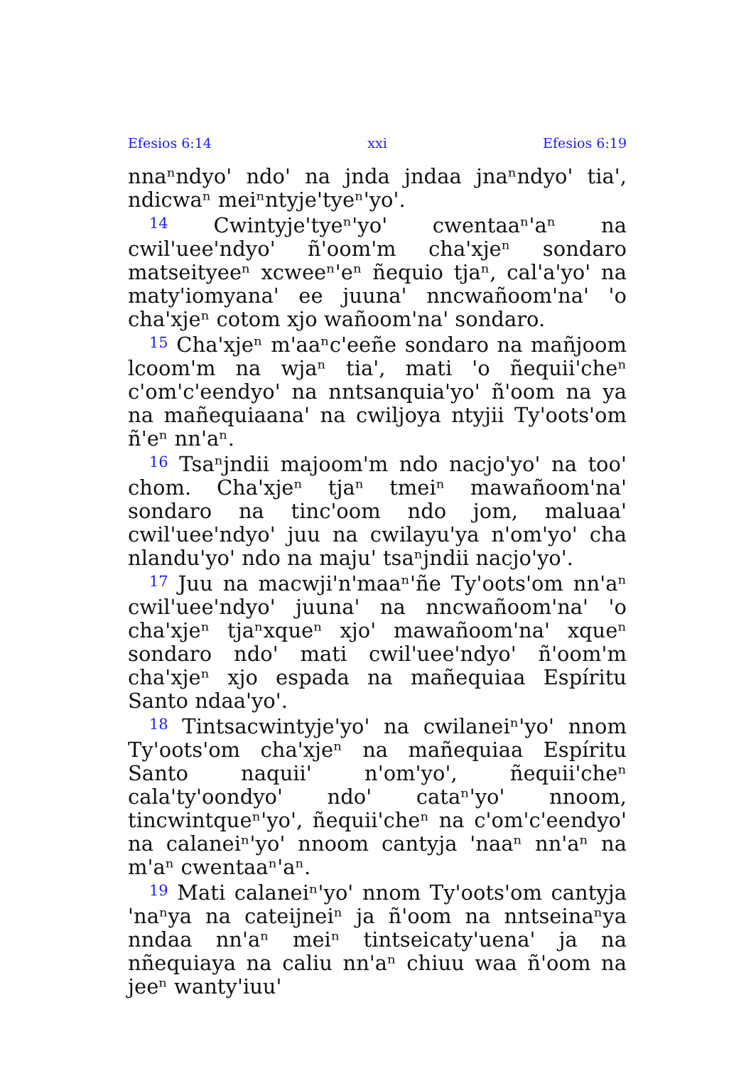Efesios 6:14 xxi Efesios 6:19
nnaⁿndyoꞌ ndoꞌ na jnda jndaa jnaⁿndyoꞌ tiaꞌ, ndicwaⁿ meiⁿntyjeꞌtyeⁿꞌyoꞌ.
<sup>14</sup> Cwintyjeꞌtyeⁿꞌyoꞌ cwentaaⁿꞌaⁿ na cwilꞌueeꞌndyoꞌ ñꞌoomꞌm chaꞌxjeⁿ sondaro matseityeeⁿ xcweeⁿꞌeⁿ ñequio tjaⁿ, calꞌaꞌyoꞌ na matyꞌiomyanaꞌ ee juunaꞌ nncwañoomꞌnaꞌ ꞌo chaꞌxjeⁿ cotom xjo wañoomꞌnaꞌ sondaro.
<sup>15</sup> Chaꞌxjeⁿ mꞌaaⁿcꞌeeñe sondaro na mañjoom lcoomꞌm na wjaⁿ tiaꞌ, mati ꞌo ñequiiꞌcheⁿ cꞌomꞌcꞌeendyoꞌ na nntsanquiaꞌyoꞌ ñꞌoom na ya na mañequiaanaꞌ na cwiljoya ntyjii Tyꞌootsꞌom ñꞌeⁿ nnꞌaⁿ.
<sup>16</sup> Tsaⁿjndii majoomꞌm ndo nacjoꞌyoꞌ na tooꞌ chom. Chaꞌxjeⁿ tjaⁿ tmeiⁿ mawañoomꞌnaꞌ sondaro na tincꞌoom ndo jom, maluaaꞌ cwilꞌueeꞌndyoꞌ juu na cwilayuꞌya nꞌomꞌyoꞌ cha nlanduꞌyoꞌ ndo na majuꞌ tsaⁿjndii nacjoꞌyoꞌ.
<sup>17</sup> Juu na macwjiꞌnꞌmaaⁿꞌñe Tyꞌootsꞌom nnꞌaⁿ cwilꞌueeꞌndyoꞌ juunaꞌ na nncwañoomꞌnaꞌ ꞌo chaꞌxjeⁿ tjaⁿxqueⁿ xjoꞌ mawañoomꞌnaꞌ xqueⁿ sondaro ndoꞌ mati cwilꞌueeꞌndyoꞌ ñꞌoomꞌm chaꞌxjeⁿ xjo espada na mañequiaa Espíritu Santo ndaaꞌyoꞌ.
<sup>18</sup> Tintsacwintyjeꞌyoꞌ na cwilaneiⁿꞌyoꞌ nnom Tyꞌootsꞌom chaꞌxjeⁿ na mañequiaa Espíritu Santo naquiiꞌ nꞌomꞌyoꞌ, ñequiiꞌcheⁿ calaꞌtyꞌoondyoꞌ ndoꞌ cataⁿꞌyoꞌ nnoom, tincwintqueⁿꞌyoꞌ, ñequiiꞌcheⁿ na cꞌomꞌcꞌeendyoꞌ na calaneiⁿꞌyoꞌ nnoom cantyja ꞌnaaⁿ nnꞌaⁿ na mꞌaⁿ cwentaaⁿꞌaⁿ.
<sup>19</sup> Mati calaneiⁿꞌyoꞌ nnom Tyꞌootsꞌom cantyja ꞌnaⁿya na cateijneiⁿ ja ñꞌoom na nntseinaⁿya nndaa nnꞌaⁿ meiⁿ tintseicatyꞌuenaꞌ ja na nñequiaya na caliu nnꞌaⁿ chiuu waa ñꞌoom na jeeⁿ wantyꞌiuuꞌ